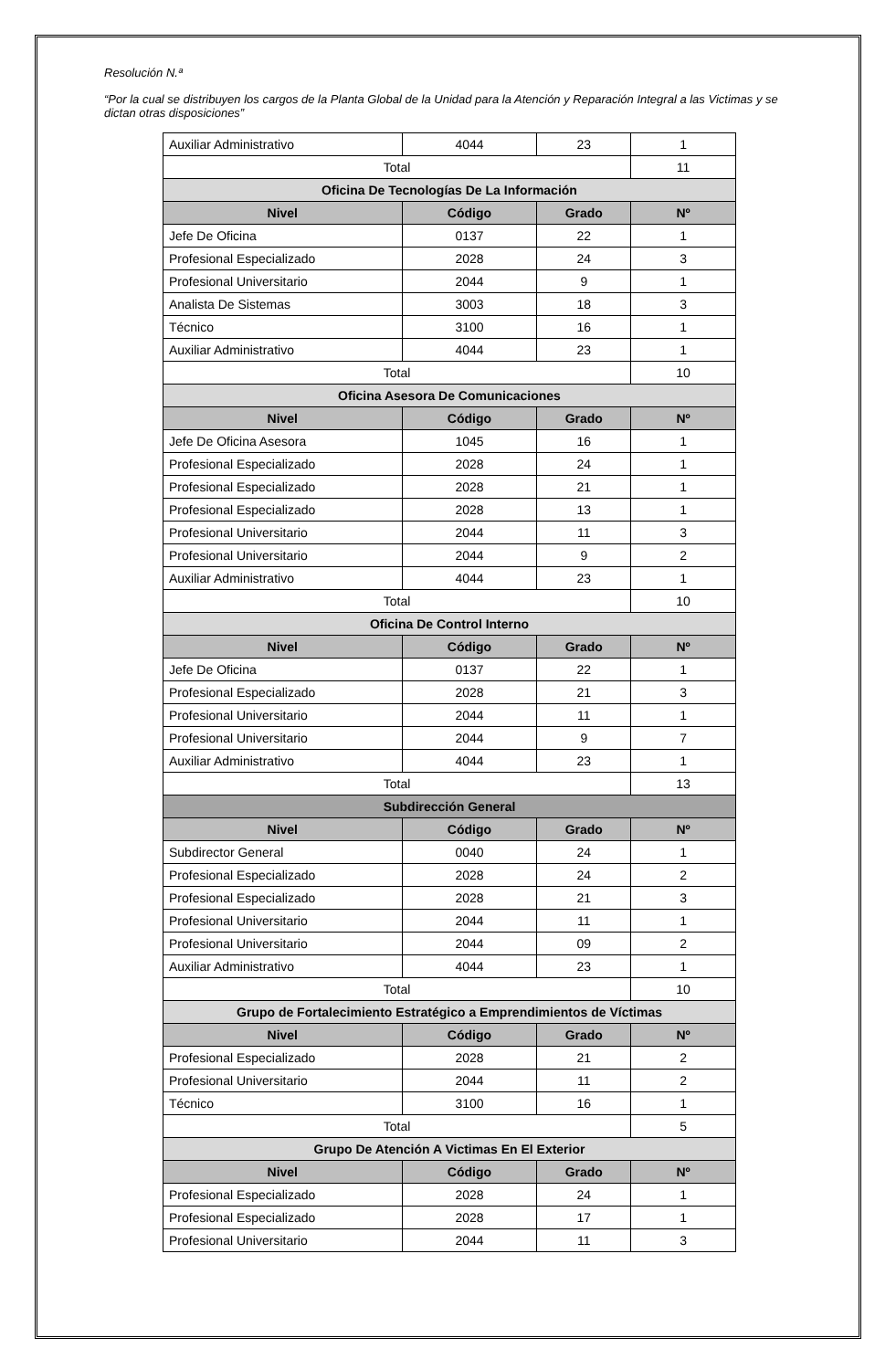Resolución N.ª
“Por la cual se distribuyen los cargos de la Planta Global de la Unidad para la Atención y Reparación Integral a las Victimas y se dictan otras disposiciones”
| Auxiliar Administrativo | 4044 | 23 | 1 |
| Total | | | 11 |
| Oficina De Tecnologías De La Información | | | |
| Nivel | Código | Grado | Nº |
| Jefe De Oficina | 0137 | 22 | 1 |
| Profesional Especializado | 2028 | 24 | 3 |
| Profesional Universitario | 2044 | 9 | 1 |
| Analista De Sistemas | 3003 | 18 | 3 |
| Técnico | 3100 | 16 | 1 |
| Auxiliar Administrativo | 4044 | 23 | 1 |
| Total | | | 10 |
| Oficina Asesora De Comunicaciones | | | |
| Nivel | Código | Grado | Nº |
| Jefe De Oficina Asesora | 1045 | 16 | 1 |
| Profesional Especializado | 2028 | 24 | 1 |
| Profesional Especializado | 2028 | 21 | 1 |
| Profesional Especializado | 2028 | 13 | 1 |
| Profesional Universitario | 2044 | 11 | 3 |
| Profesional Universitario | 2044 | 9 | 2 |
| Auxiliar Administrativo | 4044 | 23 | 1 |
| Total | | | 10 |
| Oficina De Control Interno | | | |
| Nivel | Código | Grado | Nº |
| Jefe De Oficina | 0137 | 22 | 1 |
| Profesional Especializado | 2028 | 21 | 3 |
| Profesional Universitario | 2044 | 11 | 1 |
| Profesional Universitario | 2044 | 9 | 7 |
| Auxiliar Administrativo | 4044 | 23 | 1 |
| Total | | | 13 |
| Subdirección General | | | |
| Nivel | Código | Grado | Nº |
| Subdirector General | 0040 | 24 | 1 |
| Profesional Especializado | 2028 | 24 | 2 |
| Profesional Especializado | 2028 | 21 | 3 |
| Profesional Universitario | 2044 | 11 | 1 |
| Profesional Universitario | 2044 | 09 | 2 |
| Auxiliar Administrativo | 4044 | 23 | 1 |
| Total | | | 10 |
| Grupo de Fortalecimiento Estratégico a Emprendimientos de Víctimas | | | |
| Nivel | Código | Grado | Nº |
| Profesional Especializado | 2028 | 21 | 2 |
| Profesional Universitario | 2044 | 11 | 2 |
| Técnico | 3100 | 16 | 1 |
| Total | | | 5 |
| Grupo De Atención A Victimas En El Exterior | | | |
| Nivel | Código | Grado | Nº |
| Profesional Especializado | 2028 | 24 | 1 |
| Profesional Especializado | 2028 | 17 | 1 |
| Profesional Universitario | 2044 | 11 | 3 |